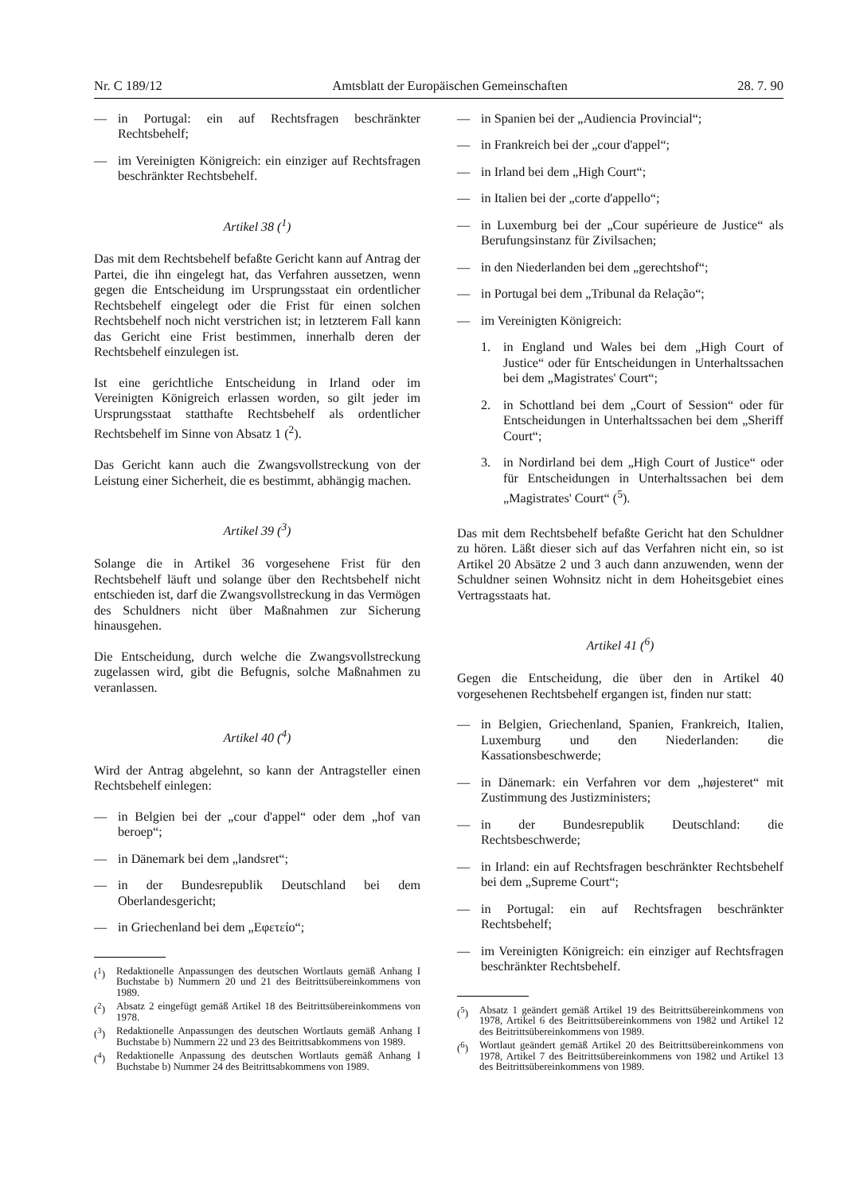Nr. C 189/12 Amtsblatt der Europäischen Gemeinschaften 28. 7. 90
— in Portugal: ein auf Rechtsfragen beschränkter Rechtsbehelf;
— im Vereinigten Königreich: ein einziger auf Rechtsfragen beschränkter Rechtsbehelf.
Artikel 38 (<sup>1</sup>)
Das mit dem Rechtsbehelf befaßte Gericht kann auf Antrag der Partei, die ihn eingelegt hat, das Verfahren aussetzen, wenn gegen die Entscheidung im Ursprungsstaat ein ordentlicher Rechtsbehelf eingelegt oder die Frist für einen solchen Rechtsbehelf noch nicht verstrichen ist; in letzterem Fall kann das Gericht eine Frist bestimmen, innerhalb deren der Rechtsbehelf einzulegen ist.
Ist eine gerichtliche Entscheidung in Irland oder im Vereinigten Königreich erlassen worden, so gilt jeder im Ursprungsstaat statthafte Rechtsbehelf als ordentlicher Rechtsbehelf im Sinne von Absatz 1 (<sup>2</sup>).
Das Gericht kann auch die Zwangsvollstreckung von der Leistung einer Sicherheit, die es bestimmt, abhängig machen.
Artikel 39 (<sup>3</sup>)
Solange die in Artikel 36 vorgesehene Frist für den Rechtsbehelf läuft und solange über den Rechtsbehelf nicht entschieden ist, darf die Zwangsvollstreckung in das Vermögen des Schuldners nicht über Maßnahmen zur Sicherung hinausgehen.
Die Entscheidung, durch welche die Zwangsvollstreckung zugelassen wird, gibt die Befugnis, solche Maßnahmen zu veranlassen.
Artikel 40 (<sup>4</sup>)
Wird der Antrag abgelehnt, so kann der Antragsteller einen Rechtsbehelf einlegen:
— in Belgien bei der „cour d'appel“ oder dem „hof van beroep“;
— in Dänemark bei dem „landsret“;
— in der Bundesrepublik Deutschland bei dem Oberlandesgericht;
— in Griechenland bei dem „Εφετείο“;
(<sup>1</sup>) Redaktionelle Anpassungen des deutschen Wortlauts gemäß Anhang I Buchstabe b) Nummern 20 und 21 des Beitrittsübereinkommens von 1989.
(<sup>2</sup>) Absatz 2 eingefügt gemäß Artikel 18 des Beitrittsübereinkommens von 1978.
(<sup>3</sup>) Redaktionelle Anpassungen des deutschen Wortlauts gemäß Anhang I Buchstabe b) Nummern 22 und 23 des Beitrittsabkommens von 1989.
(<sup>4</sup>) Redaktionelle Anpassung des deutschen Wortlauts gemäß Anhang I Buchstabe b) Nummer 24 des Beitrittsabkommens von 1989.
— in Spanien bei der „Audiencia Provincial“;
— in Frankreich bei der „cour d'appel“;
— in Irland bei dem „High Court“;
— in Italien bei der „corte d'appello“;
— in Luxemburg bei der „Cour supérieure de Justice“ als Berufungsinstanz für Zivilsachen;
— in den Niederlanden bei dem „gerechtshof“;
— in Portugal bei dem „Tribunal da Relação“;
— im Vereinigten Königreich:
1. in England und Wales bei dem „High Court of Justice“ oder für Entscheidungen in Unterhaltssachen bei dem „Magistrates' Court“;
2. in Schottland bei dem „Court of Session“ oder für Entscheidungen in Unterhaltssachen bei dem „Sheriff Court“;
3. in Nordirland bei dem „High Court of Justice“ oder für Entscheidungen in Unterhaltssachen bei dem „Magistrates' Court“ (<sup>5</sup>).
Das mit dem Rechtsbehelf befaßte Gericht hat den Schuldner zu hören. Läßt dieser sich auf das Verfahren nicht ein, so ist Artikel 20 Absätze 2 und 3 auch dann anzuwenden, wenn der Schuldner seinen Wohnsitz nicht in dem Hoheitsgebiet eines Vertragsstaats hat.
Artikel 41 (<sup>6</sup>)
Gegen die Entscheidung, die über den in Artikel 40 vorgesehenen Rechtsbehelf ergangen ist, finden nur statt:
— in Belgien, Griechenland, Spanien, Frankreich, Italien, Luxemburg und den Niederlanden: die Kassationsbeschwerde;
— in Dänemark: ein Verfahren vor dem „højesteret“ mit Zustimmung des Justizministers;
— in der Bundesrepublik Deutschland: die Rechtsbeschwerde;
— in Irland: ein auf Rechtsfragen beschränkter Rechtsbehelf bei dem „Supreme Court“;
— in Portugal: ein auf Rechtsfragen beschränkter Rechtsbehelf;
— im Vereinigten Königreich: ein einziger auf Rechtsfragen beschränkter Rechtsbehelf.
(<sup>5</sup>) Absatz 1 geändert gemäß Artikel 19 des Beitrittsübereinkommens von 1978, Artikel 6 des Beitrittsübereinkommens von 1982 und Artikel 12 des Beitrittsübereinkommens von 1989.
(<sup>6</sup>) Wortlaut geändert gemäß Artikel 20 des Beitrittsübereinkommens von 1978, Artikel 7 des Beitrittsübereinkommens von 1982 und Artikel 13 des Beitrittsübereinkommens von 1989.